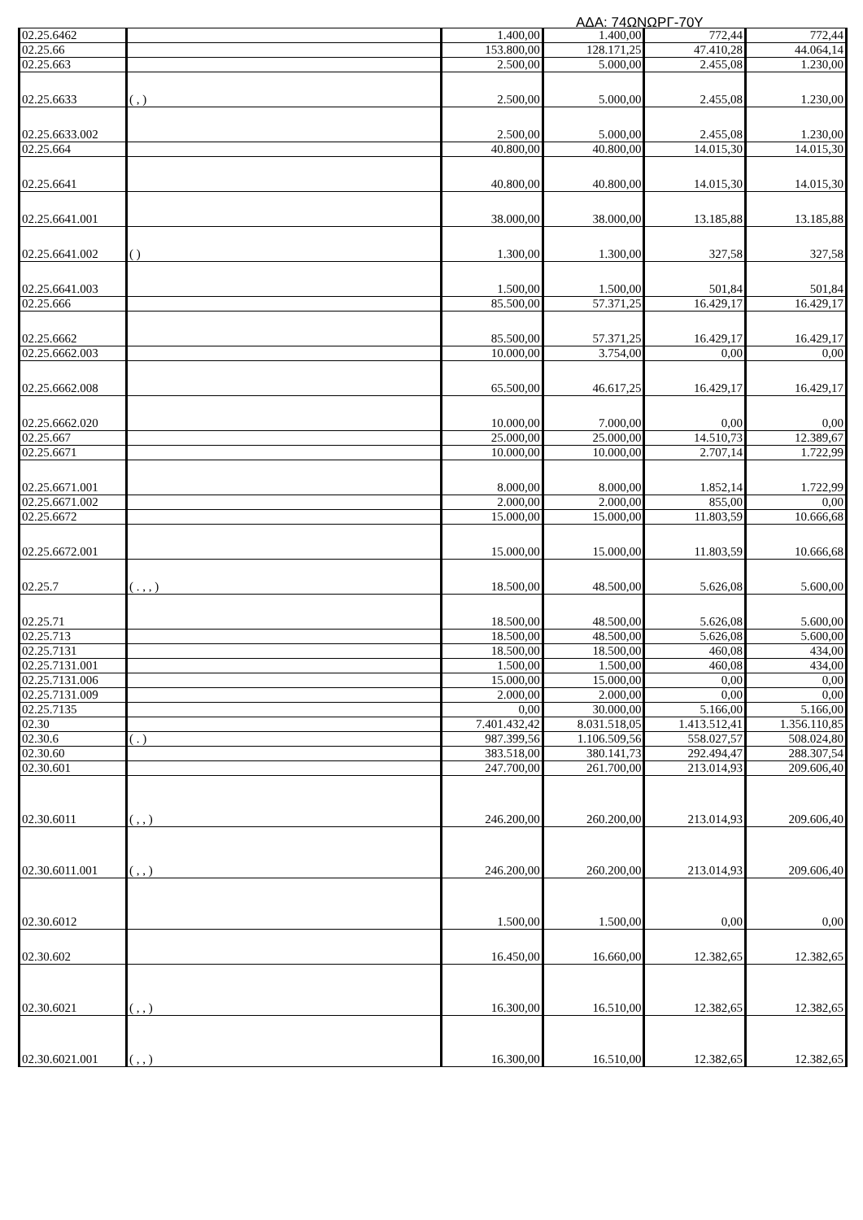ΑΔΑ: 74ΩΝΩΡΓ-70Υ
| 02.25.6462 | | 1.400,00 | 1.400,00 | 772,44 | 772,44 |
| 02.25.66 | | 153.800,00 | 128.171,25 | 47.410,28 | 44.064,14 |
| 02.25.663 | | 2.500,00 | 5.000,00 | 2.455,08 | 1.230,00 |
| 02.25.6633 | ( , ) | 2.500,00 | 5.000,00 | 2.455,08 | 1.230,00 |
| 02.25.6633.002 | | 2.500,00 | 5.000,00 | 2.455,08 | 1.230,00 |
| 02.25.664 | | 40.800,00 | 40.800,00 | 14.015,30 | 14.015,30 |
| 02.25.6641 | | 40.800,00 | 40.800,00 | 14.015,30 | 14.015,30 |
| 02.25.6641.001 | | 38.000,00 | 38.000,00 | 13.185,88 | 13.185,88 |
| 02.25.6641.002 | ( ) | 1.300,00 | 1.300,00 | 327,58 | 327,58 |
| 02.25.6641.003 | | 1.500,00 | 1.500,00 | 501,84 | 501,84 |
| 02.25.666 | | 85.500,00 | 57.371,25 | 16.429,17 | 16.429,17 |
| 02.25.6662 | | 85.500,00 | 57.371,25 | 16.429,17 | 16.429,17 |
| 02.25.6662.003 | | 10.000,00 | 3.754,00 | 0,00 | 0,00 |
| 02.25.6662.008 | | 65.500,00 | 46.617,25 | 16.429,17 | 16.429,17 |
| 02.25.6662.020 | | 10.000,00 | 7.000,00 | 0,00 | 0,00 |
| 02.25.667 | | 25.000,00 | 25.000,00 | 14.510,73 | 12.389,67 |
| 02.25.6671 | | 10.000,00 | 10.000,00 | 2.707,14 | 1.722,99 |
| 02.25.6671.001 | | 8.000,00 | 8.000,00 | 1.852,14 | 1.722,99 |
| 02.25.6671.002 | | 2.000,00 | 2.000,00 | 855,00 | 0,00 |
| 02.25.6672 | | 15.000,00 | 15.000,00 | 11.803,59 | 10.666,68 |
| 02.25.6672.001 | | 15.000,00 | 15.000,00 | 11.803,59 | 10.666,68 |
| 02.25.7 | ( . , , ) | 18.500,00 | 48.500,00 | 5.626,08 | 5.600,00 |
| 02.25.71 | | 18.500,00 | 48.500,00 | 5.626,08 | 5.600,00 |
| 02.25.713 | | 18.500,00 | 48.500,00 | 5.626,08 | 5.600,00 |
| 02.25.7131 | | 18.500,00 | 18.500,00 | 460,08 | 434,00 |
| 02.25.7131.001 | | 1.500,00 | 1.500,00 | 460,08 | 434,00 |
| 02.25.7131.006 | | 15.000,00 | 15.000,00 | 0,00 | 0,00 |
| 02.25.7131.009 | | 2.000,00 | 2.000,00 | 0,00 | 0,00 |
| 02.25.7135 | | 0,00 | 30.000,00 | 5.166,00 | 5.166,00 |
| 02.30 | | 7.401.432,42 | 8.031.518,05 | 1.413.512,41 | 1.356.110,85 |
| 02.30.6 | ( . ) | 987.399,56 | 1.106.509,56 | 558.027,57 | 508.024,80 |
| 02.30.60 | | 383.518,00 | 380.141,73 | 292.494,47 | 288.307,54 |
| 02.30.601 | | 247.700,00 | 261.700,00 | 213.014,93 | 209.606,40 |
| 02.30.6011 | ( , , ) | 246.200,00 | 260.200,00 | 213.014,93 | 209.606,40 |
| 02.30.6011.001 | ( , , ) | 246.200,00 | 260.200,00 | 213.014,93 | 209.606,40 |
| 02.30.6012 | | 1.500,00 | 1.500,00 | 0,00 | 0,00 |
| 02.30.602 | | 16.450,00 | 16.660,00 | 12.382,65 | 12.382,65 |
| 02.30.6021 | ( , , ) | 16.300,00 | 16.510,00 | 12.382,65 | 12.382,65 |
| 02.30.6021.001 | ( , , ) | 16.300,00 | 16.510,00 | 12.382,65 | 12.382,65 |